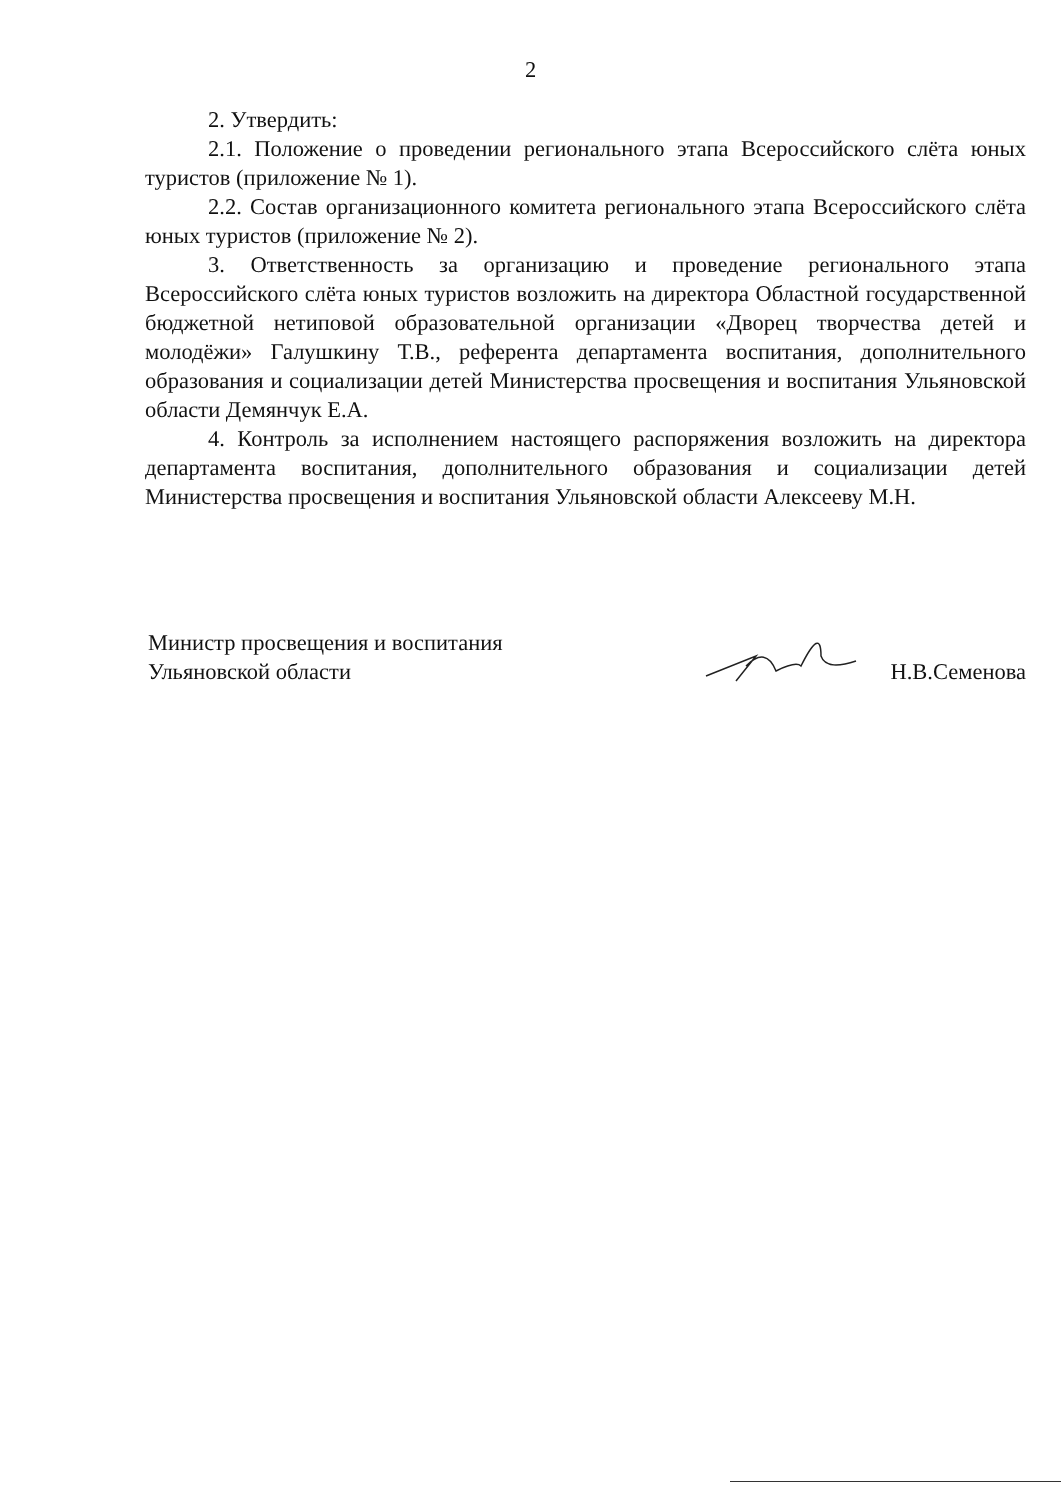2
2. Утвердить:
2.1. Положение о проведении регионального этапа Всероссийского слёта юных туристов (приложение № 1).
2.2. Состав организационного комитета регионального этапа Всероссийского слёта юных туристов (приложение № 2).
3. Ответственность за организацию и проведение регионального этапа Всероссийского слёта юных туристов возложить на директора Областной государственной бюджетной нетиповой образовательной организации «Дворец творчества детей и молодёжи» Галушкину Т.В., референта департамента воспитания, дополнительного образования и социализации детей Министерства просвещения и воспитания Ульяновской области Демянчук Е.А.
4. Контроль за исполнением настоящего распоряжения возложить на директора департамента воспитания, дополнительного образования и социализации детей Министерства просвещения и воспитания Ульяновской области Алексееву М.Н.
Министр просвещения и воспитания
Ульяновской области
Н.В.Семенова